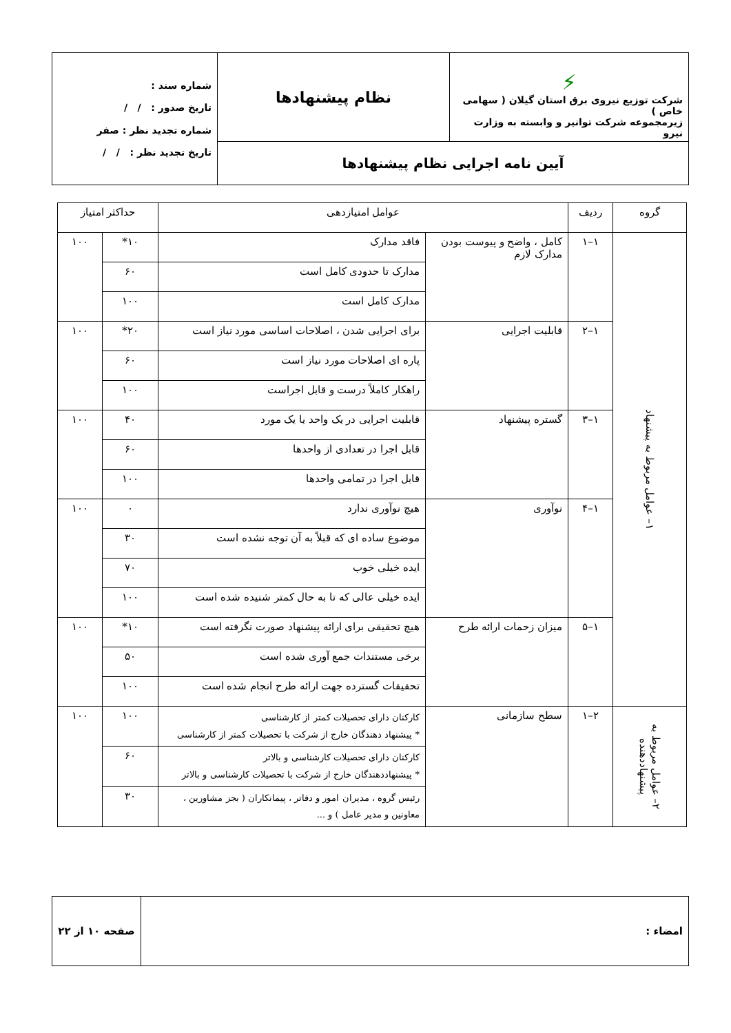| ⚡ شرکت توزیع نیروی برق استان گیلان ( سهامی خاص ) زیرمجموعه شرکت توانیر و وابسته به وزارت نیرو | نظام پیشنهادها | شماره سند : تاریخ صدور : / / شماره تجدید نظر : صفر تاریخ تجدید نظر : / / |
| آیین نامه اجرایی نظام پیشنهادها | | |
| گروه | ردیف | عوامل امتیازدهی | | حداکثر امتیاز | |
| --- | --- | --- | --- | --- | --- |
| ۱– عوامل مربوط به پیشنهاد | ۱–۱ | کامل ، واضح و پیوست بودن مدارک لازم | فاقد مدارک | ۱۰* | ۱۰۰ |
| | | | مدارک تا حدودی کامل است | ۶۰ | |
| | | | مدارک کامل است | ۱۰۰ | |
| | ۱–۲ | قابلیت اجرایی | برای اجرایی شدن ، اصلاحات اساسی مورد نیاز است | ۲۰* | ۱۰۰ |
| | | | پاره ای اصلاحات مورد نیاز است | ۶۰ | |
| | | | راهکار کاملاً درست و قابل اجراست | ۱۰۰ | |
| | ۱–۳ | گستره پیشنهاد | قابلیت اجرایی در یک واحد یا یک مورد | ۴۰ | ۱۰۰ |
| | | | قابل اجرا در تعدادی از واحدها | ۶۰ | |
| | | | قابل اجرا در تمامی واحدها | ۱۰۰ | |
| | ۱–۴ | نوآوری | هیچ نوآوری ندارد | ۰ | ۱۰۰ |
| | | | موضوع ساده ای که قبلاً به آن توجه نشده است | ۳۰ | |
| | | | ایده خیلی خوب | ۷۰ | |
| | | | ایده خیلی عالی که تا به حال کمتر شنیده شده است | ۱۰۰ | |
| | ۱–۵ | میزان زحمات ارائه طرح | هیچ تحقیقی برای ارائه پیشنهاد صورت نگرفته است | ۱۰* | ۱۰۰ |
| | | | برخی مستندات جمع آوری شده است | ۵۰ | |
| | | | تحقیقات گسترده جهت ارائه طرح انجام شده است | ۱۰۰ | |
| ۲– عوامل مربوط به پیشنهاددهنده | ۲–۱ | سطح سازمانی | کارکنان دارای تحصیلات کمتر از کارشناسی * پیشنهاد دهندگان خارج از شرکت با تحصیلات کمتر از کارشناسی | ۱۰۰ | ۱۰۰ |
| | | | کارکنان دارای تحصیلات کارشناسی و بالاتر * پیشنهاددهندگان خارج از شرکت با تحصیلات کارشناسی و بالاتر | ۶۰ | |
| | | | رئیس گروه ، مدیران امور و دفاتر ، پیمانکاران ( بجز مشاورین ، معاونین و مدیر عامل ) و ... | ۳۰ | |
| امضاء : | صفحه ۱۰ از ۲۲ |